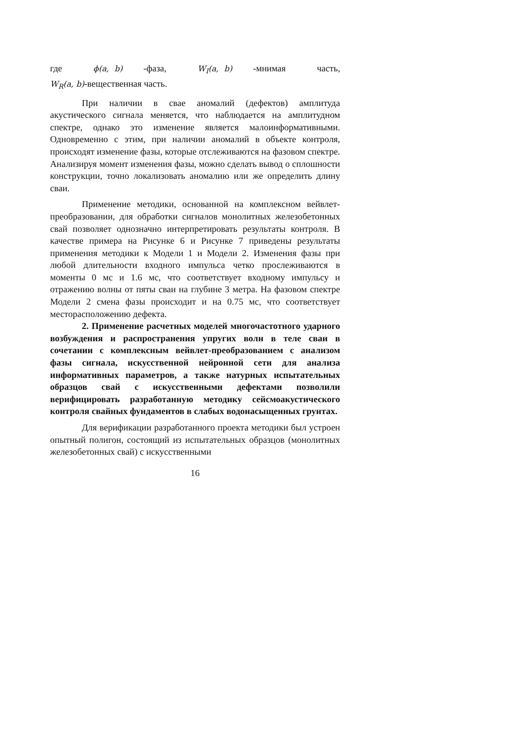где ϕ(a, b) -фаза, W<sub>I</sub>(a, b) -мнимая часть,
W<sub>R</sub>(a, b)-вещественная часть.
При наличии в свае аномалий (дефектов) амплитуда акустического сигнала меняется, что наблюдается на амплитудном спектре, однако это изменение является малоинформативными. Одновременно с этим, при наличии аномалий в объекте контроля, происходят изменение фазы, которые отслеживаются на фазовом спектре. Анализируя момент изменения фазы, можно сделать вывод о сплошности конструкции, точно локализовать аномалию или же определить длину сваи.
Применение методики, основанной на комплексном вейвлет-преобразовании, для обработки сигналов монолитных железобетонных свай позволяет однозначно интерпретировать результаты контроля. В качестве примера на Рисунке 6 и Рисунке 7 приведены результаты применения методики к Модели 1 и Модели 2. Изменения фазы при любой длительности входного импульса четко прослеживаются в моменты 0 мс и 1.6 мс, что соответствует входному импульсу и отражению волны от пяты сваи на глубине 3 метра. На фазовом спектре Модели 2 смена фазы происходит и на 0.75 мс, что соответствует месторасположению дефекта.
2. Применение расчетных моделей многочастотного ударного возбуждения и распространения упругих волн в теле сваи в сочетании с комплексным вейвлет-преобразованием с анализом фазы сигнала, искусственной нейронной сети для анализа информативных параметров, а также натурных испытательных образцов свай с искусственными дефектами позволили верифицировать разработанную методику сейсмоакустического контроля свайных фундаментов в слабых водонасыщенных грунтах.
Для верификации разработанного проекта методики был устроен опытный полигон, состоящий из испытательных образцов (монолитных железобетонных свай) с искусственными
16